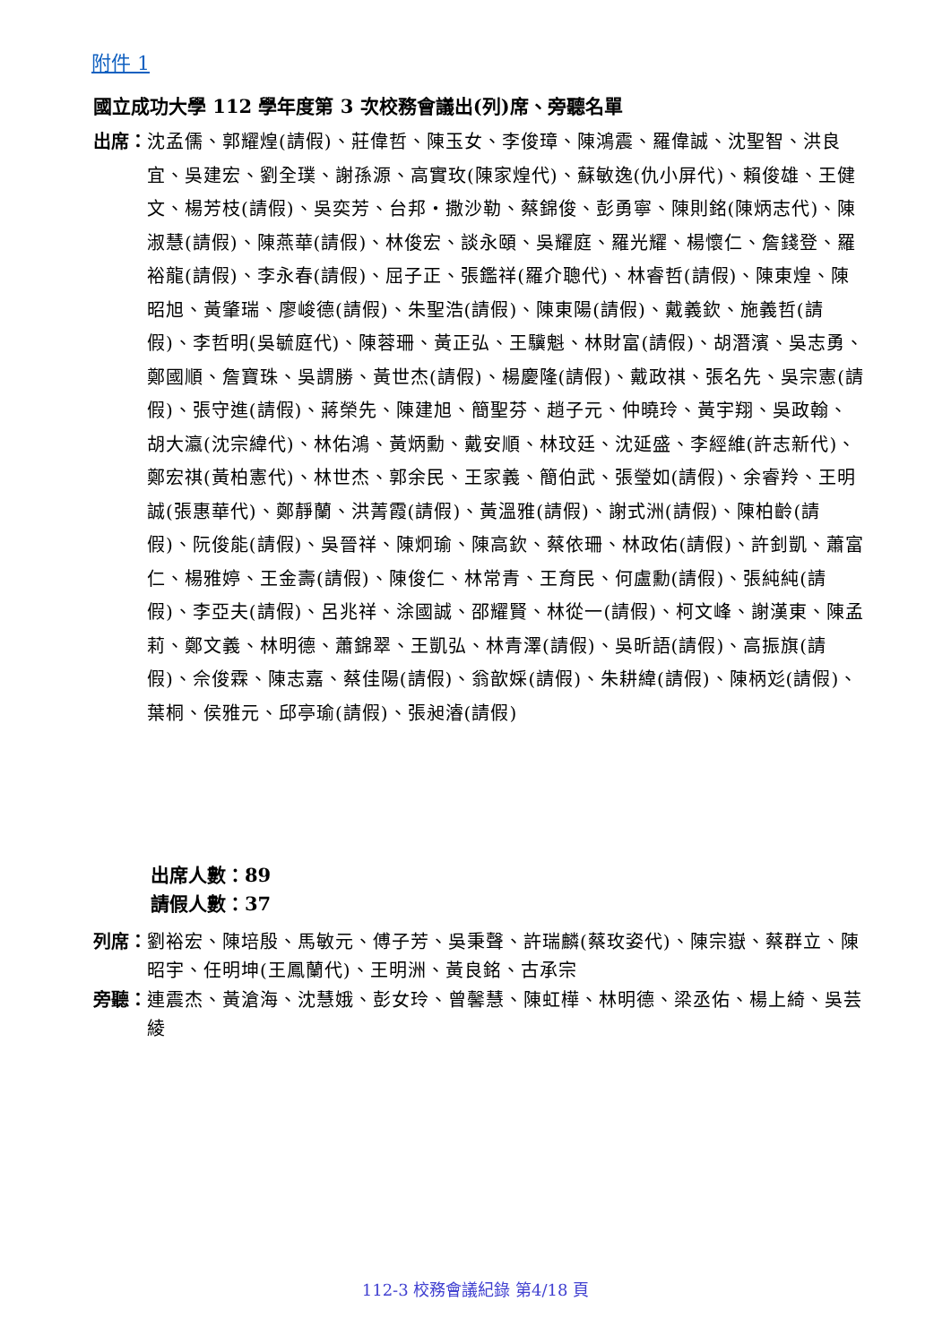附件 1
國立成功大學 112 學年度第 3 次校務會議出(列)席、旁聽名單
出席： 沈孟儒、郭耀煌(請假)、莊偉哲、陳玉女、李俊璋、陳鴻震、羅偉誠、沈聖智、洪良宜、吳建宏、劉全璞、謝孫源、高實玫(陳家煌代)、蘇敏逸(仇小屏代)、賴俊雄、王健文、楊芳枝(請假)、吳奕芳、台邦‧撒沙勒、蔡錦俊、彭勇寧、陳則銘(陳炳志代)、陳淑慧(請假)、陳燕華(請假)、林俊宏、談永頤、吳耀庭、羅光耀、楊懷仁、詹錢登、羅裕龍(請假)、李永春(請假)、屈子正、張鑑祥(羅介聰代)、林睿哲(請假)、陳東煌、陳昭旭、黃肇瑞、廖峻德(請假)、朱聖浩(請假)、陳東陽(請假)、戴義欽、施義哲(請假)、李哲明(吳毓庭代)、陳蓉珊、黃正弘、王驥魁、林財富(請假)、胡潛濱、吳志勇、鄭國順、詹寶珠、吳謂勝、黃世杰(請假)、楊慶隆(請假)、戴政祺、張名先、吳宗憲(請假)、張守進(請假)、蔣榮先、陳建旭、簡聖芬、趙子元、仲曉玲、黃宇翔、吳政翰、胡大瀛(沈宗緯代)、林佑鴻、黃炳勳、戴安順、林玟廷、沈延盛、李經維(許志新代)、鄭宏祺(黃柏憲代)、林世杰、郭余民、王家義、簡伯武、張瑩如(請假)、余睿羚、王明誠(張惠華代)、鄭靜蘭、洪菁霞(請假)、黃溫雅(請假)、謝式洲(請假)、陳柏齡(請假)、阮俊能(請假)、吳晉祥、陳炯瑜、陳高欽、蔡依珊、林政佑(請假)、許釗凱、蕭富仁、楊雅婷、王金壽(請假)、陳俊仁、林常青、王育民、何盧勳(請假)、張純純(請假)、李亞夫(請假)、呂兆祥、涂國誠、邵耀賢、林從一(請假)、柯文峰、謝漢東、陳孟莉、鄭文義、林明德、蕭錦翠、王凱弘、林青澤(請假)、吳昕語(請假)、高振旗(請假)、佘俊霖、陳志嘉、蔡佳陽(請假)、翁歆婇(請假)、朱耕緯(請假)、陳柄彣(請假)、葉桐、侯雅元、邱亭瑜(請假)、張昶濬(請假)
出席人數：89
請假人數：37
列席： 劉裕宏、陳培殷、馬敏元、傅子芳、吳秉聲、許瑞麟(蔡玫姿代)、陳宗嶽、蔡群立、陳昭宇、任明坤(王鳳蘭代)、王明洲、黃良銘、古承宗
旁聽： 連震杰、黃滄海、沈慧娥、彭女玲、曾馨慧、陳虹樺、林明德、梁丞佑、楊上綺、吳芸綾
112-3 校務會議紀錄 第4/18 頁